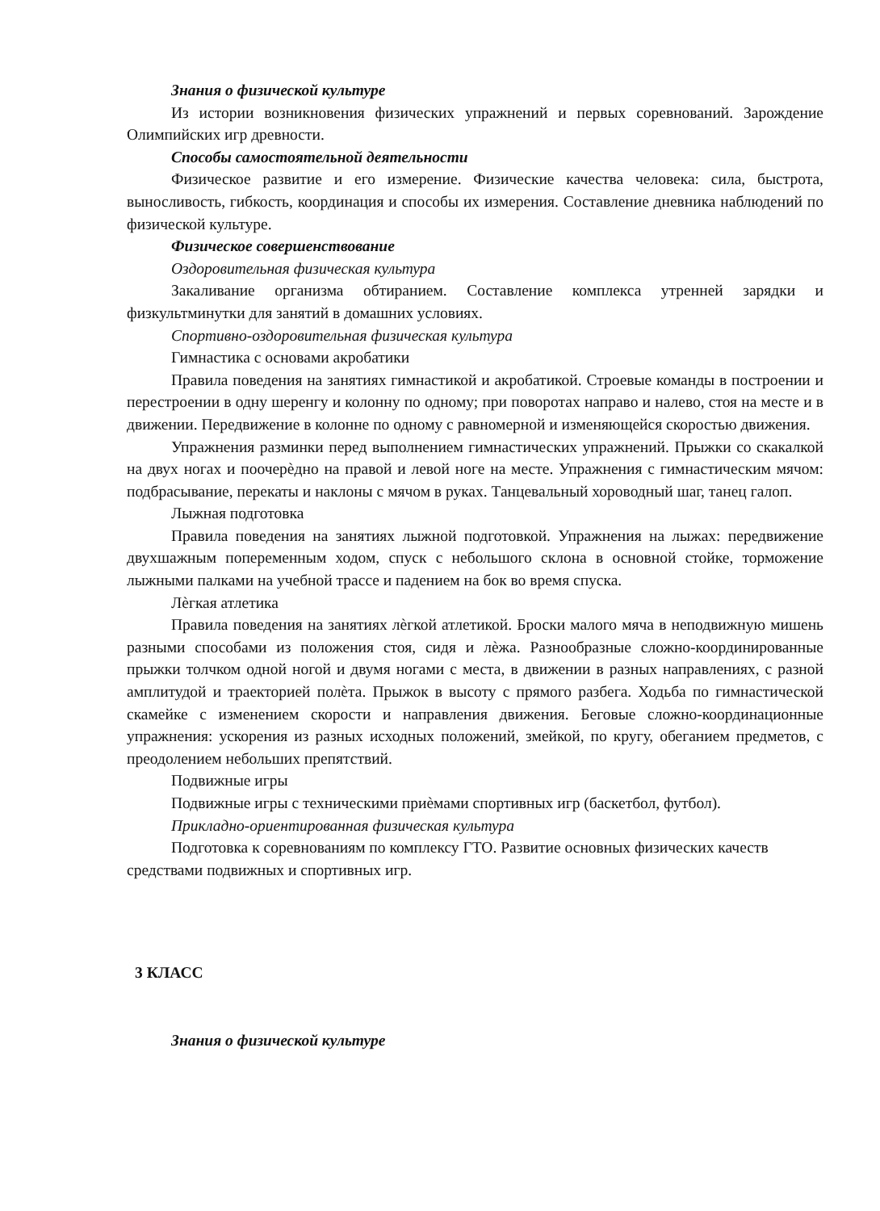Знания о физической культуре
Из истории возникновения физических упражнений и первых соревнований. Зарождение Олимпийских игр древности.
Способы самостоятельной деятельности
Физическое развитие и его измерение. Физические качества человека: сила, быстрота, выносливость, гибкость, координация и способы их измерения. Составление дневника наблюдений по физической культуре.
Физическое совершенствование
Оздоровительная физическая культура
Закаливание организма обтиранием. Составление комплекса утренней зарядки и физкультминутки для занятий в домашних условиях.
Спортивно-оздоровительная физическая культура
Гимнастика с основами акробатики
Правила поведения на занятиях гимнастикой и акробатикой. Строевые команды в построении и перестроении в одну шеренгу и колонну по одному; при поворотах направо и налево, стоя на месте и в движении. Передвижение в колонне по одному с равномерной и изменяющейся скоростью движения.
Упражнения разминки перед выполнением гимнастических упражнений. Прыжки со скакалкой на двух ногах и поочерѐдно на правой и левой ноге на месте. Упражнения с гимнастическим мячом: подбрасывание, перекаты и наклоны с мячом в руках. Танцевальный хороводный шаг, танец галоп.
Лыжная подготовка
Правила поведения на занятиях лыжной подготовкой. Упражнения на лыжах: передвижение двухшажным попеременным ходом, спуск с небольшого склона в основной стойке, торможение лыжными палками на учебной трассе и падением на бок во время спуска.
Лѐгкая атлетика
Правила поведения на занятиях лѐгкой атлетикой. Броски малого мяча в неподвижную мишень разными способами из положения стоя, сидя и лѐжа. Разнообразные сложно-координированные прыжки толчком одной ногой и двумя ногами с места, в движении в разных направлениях, с разной амплитудой и траекторией полѐта. Прыжок в высоту с прямого разбега. Ходьба по гимнастической скамейке с изменением скорости и направления движения. Беговые сложно-координационные упражнения: ускорения из разных исходных положений, змейкой, по кругу, обеганием предметов, с преодолением небольших препятствий.
Подвижные игры
Подвижные игры с техническими приѐмами спортивных игр (баскетбол, футбол).
Прикладно-ориентированная физическая культура
Подготовка к соревнованиям по комплексу ГТО. Развитие основных физических качеств средствами подвижных и спортивных игр.
3 КЛАСС
Знания о физической культуре